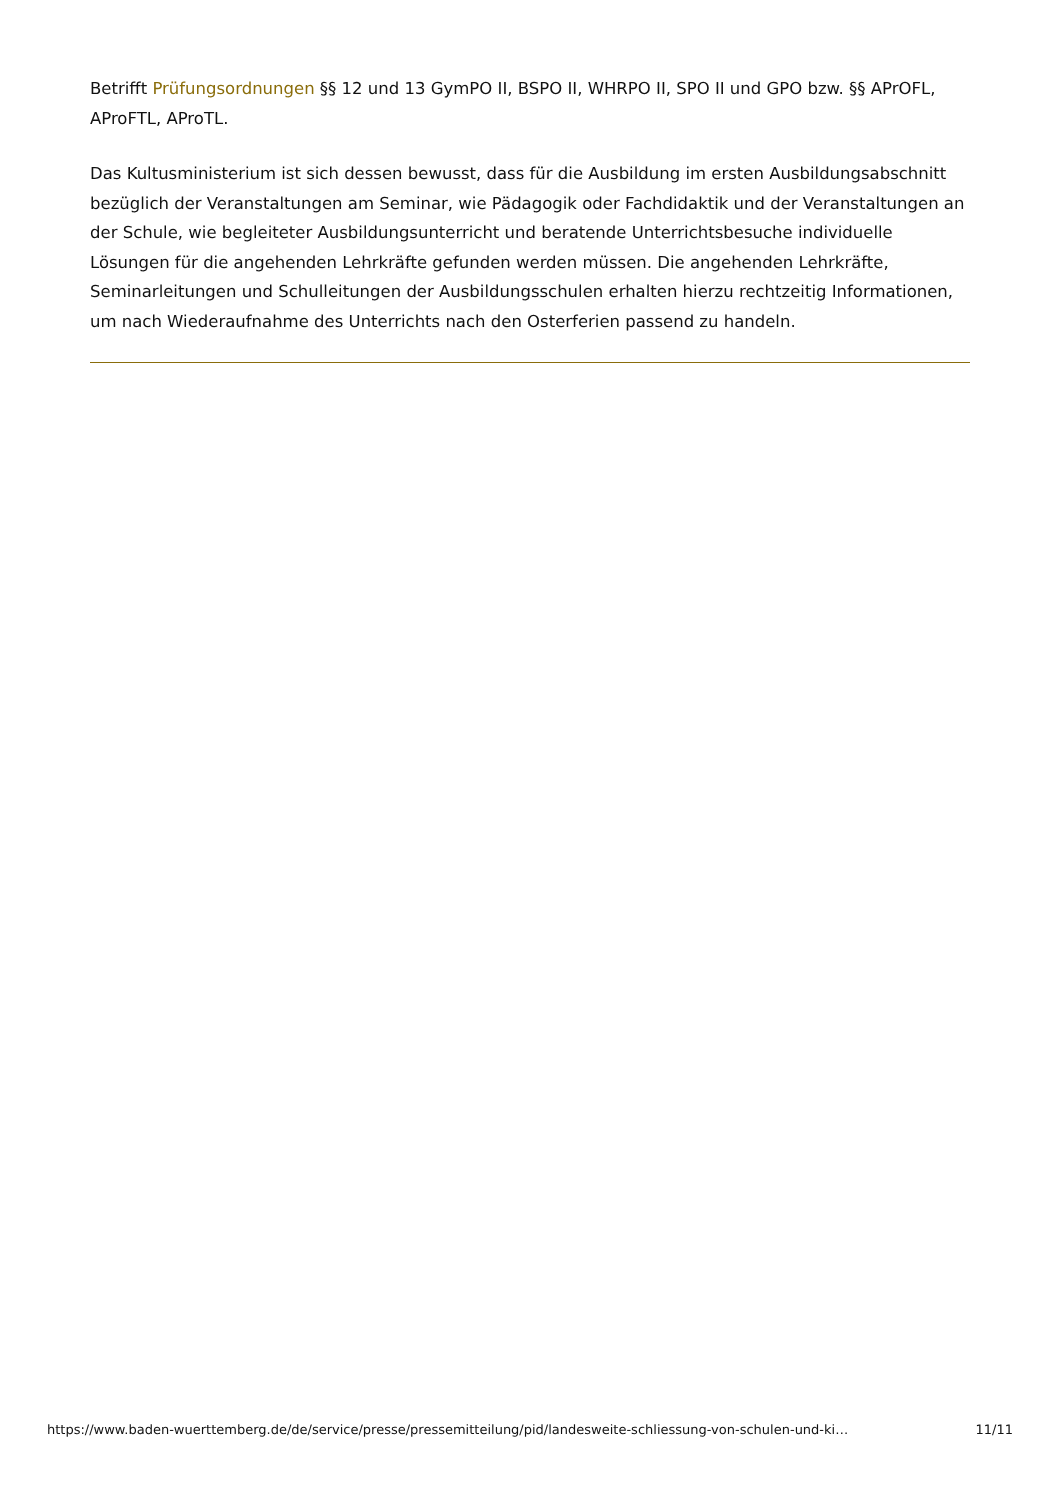Betrifft Prüfungsordnungen §§ 12 und 13 GymPO II, BSPO II, WHRPO II, SPO II und GPO bzw. §§ APrOFL, AProFTL, AProTL.
Das Kultusministerium ist sich dessen bewusst, dass für die Ausbildung im ersten Ausbildungsabschnitt bezüglich der Veranstaltungen am Seminar, wie Pädagogik oder Fachdidaktik und der Veranstaltungen an der Schule, wie begleiteter Ausbildungsunterricht und beratende Unterrichtsbesuche individuelle Lösungen für die angehenden Lehrkräfte gefunden werden müssen. Die angehenden Lehrkräfte, Seminarleitungen und Schulleitungen der Ausbildungsschulen erhalten hierzu rechtzeitig Informationen, um nach Wiederaufnahme des Unterrichts nach den Osterferien passend zu handeln.
https://www.baden-wuerttemberg.de/de/service/presse/pressemitteilung/pid/landesweite-schliessung-von-schulen-und-ki… 11/11